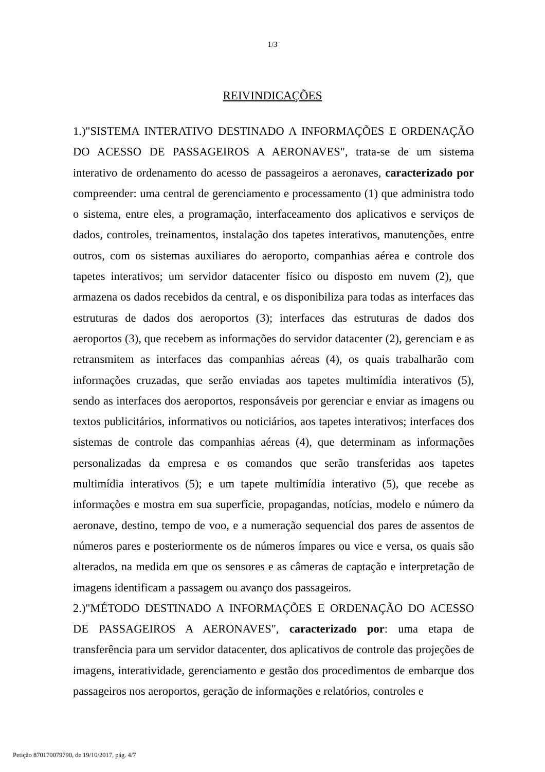1/3
REIVINDICAÇÕES
1.)"SISTEMA INTERATIVO DESTINADO A INFORMAÇÕES E ORDENAÇÃO DO ACESSO DE PASSAGEIROS A AERONAVES", trata-se de um sistema interativo de ordenamento do acesso de passageiros a aeronaves, caracterizado por compreender: uma central de gerenciamento e processamento (1) que administra todo o sistema, entre eles, a programação, interfaceamento dos aplicativos e serviços de dados, controles, treinamentos, instalação dos tapetes interativos, manutenções, entre outros, com os sistemas auxiliares do aeroporto, companhias aérea e controle dos tapetes interativos; um servidor datacenter físico ou disposto em nuvem (2), que armazena os dados recebidos da central, e os disponibiliza para todas as interfaces das estruturas de dados dos aeroportos (3); interfaces das estruturas de dados dos aeroportos (3), que recebem as informações do servidor datacenter (2), gerenciam e as retransmitem as interfaces das companhias aéreas (4), os quais trabalharão com informações cruzadas, que serão enviadas aos tapetes multimídia interativos (5), sendo as interfaces dos aeroportos, responsáveis por gerenciar e enviar as imagens ou textos publicitários, informativos ou noticiários, aos tapetes interativos; interfaces dos sistemas de controle das companhias aéreas (4), que determinam as informações personalizadas da empresa e os comandos que serão transferidas aos tapetes multimídia interativos (5); e um tapete multimídia interativo (5), que recebe as informações e mostra em sua superfície, propagandas, notícias, modelo e número da aeronave, destino, tempo de voo, e a numeração sequencial dos pares de assentos de números pares e posteriormente os de números ímpares ou vice e versa, os quais são alterados, na medida em que os sensores e as câmeras de captação e interpretação de imagens identificam a passagem ou avanço dos passageiros.
2.)"MÉTODO DESTINADO A INFORMAÇÕES E ORDENAÇÃO DO ACESSO DE PASSAGEIROS A AERONAVES", caracterizado por: uma etapa de transferência para um servidor datacenter, dos aplicativos de controle das projeções de imagens, interatividade, gerenciamento e gestão dos procedimentos de embarque dos passageiros nos aeroportos, geração de informações e relatórios, controles e
Petição 870170079790, de 19/10/2017, pág. 4/7